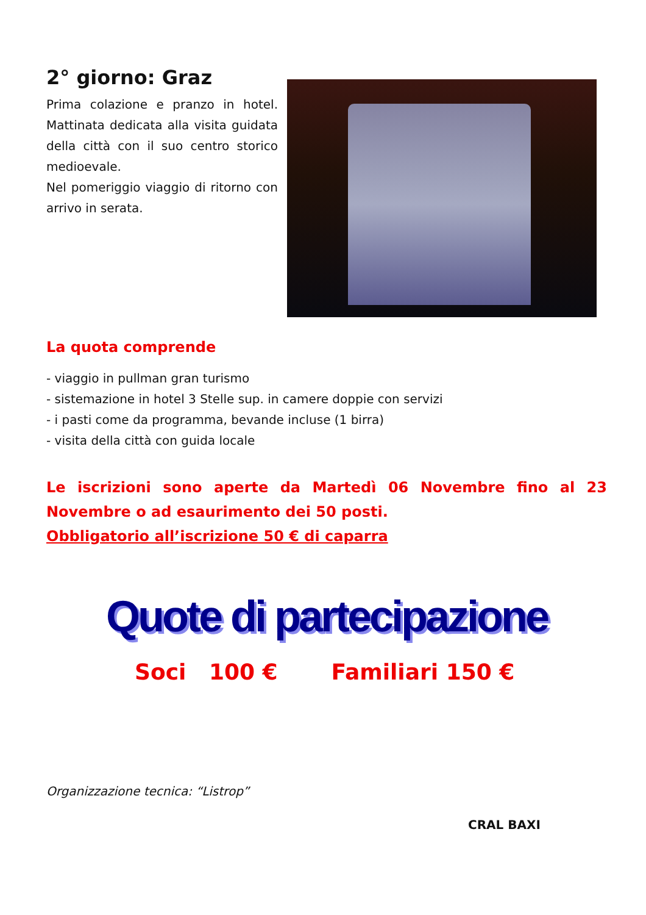2° giorno: Graz
Prima colazione e pranzo in hotel. Mattinata dedicata alla visita guidata della città con il suo centro storico medioevale.
Nel pomeriggio viaggio di ritorno con arrivo in serata.
La quota comprende
- viaggio in pullman gran turismo
- sistemazione in hotel 3 Stelle sup. in camere doppie con servizi
- i pasti come da programma, bevande incluse (1 birra)
- visita della città con guida locale
Le iscrizioni sono aperte da Martedì 06 Novembre fino al 23 Novembre o ad esaurimento dei 50 posti.
Obbligatorio all’iscrizione 50 € di caparra
Quote di partecipazione
Soci 100 € Familiari 150 €
Organizzazione tecnica: “Listrop”
CRAL BAXI